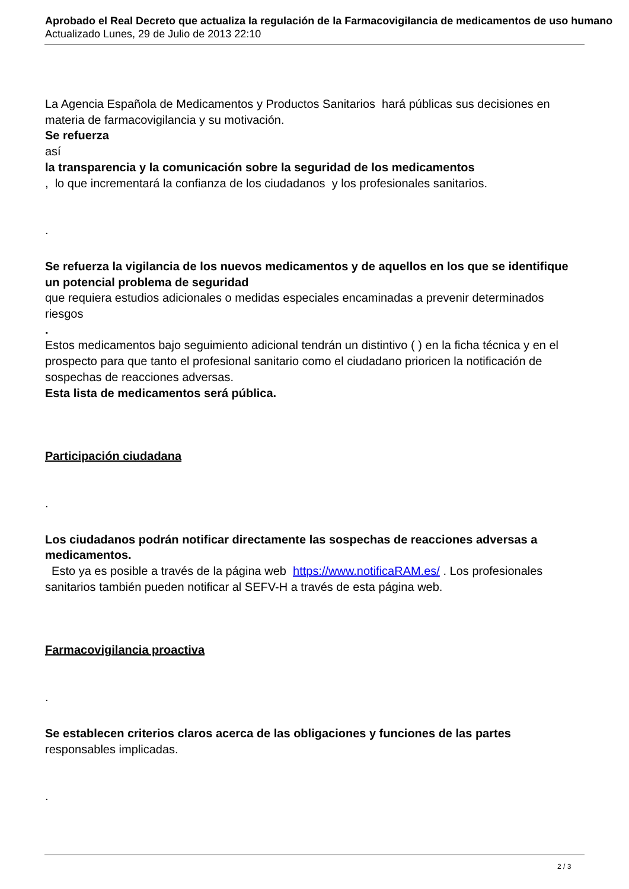Aprobado el Real Decreto que actualiza la regulación de la Farmacovigilancia de medicamentos de uso humano
Actualizado Lunes, 29 de Julio de 2013 22:10
La Agencia Española de Medicamentos y Productos Sanitarios hará públicas sus decisiones en materia de farmacovigilancia y su motivación.
Se refuerza
así
la transparencia y la comunicación sobre la seguridad de los medicamentos
, lo que incrementará la confianza de los ciudadanos y los profesionales sanitarios.
.
Se refuerza la vigilancia de los nuevos medicamentos y de aquellos en los que se identifique un potencial problema de seguridad
que requiera estudios adicionales o medidas especiales encaminadas a prevenir determinados riesgos
.
Estos medicamentos bajo seguimiento adicional tendrán un distintivo ( ) en la ficha técnica y en el prospecto para que tanto el profesional sanitario como el ciudadano prioricen la notificación de sospechas de reacciones adversas.
Esta lista de medicamentos será pública.
Participación ciudadana
.
Los ciudadanos podrán notificar directamente las sospechas de reacciones adversas a medicamentos.
Esto ya es posible a través de la página web https://www.notificaRAM.es/ . Los profesionales sanitarios también pueden notificar al SEFV-H a través de esta página web.
Farmacovigilancia proactiva
.
Se establecen criterios claros acerca de las obligaciones y funciones de las partes responsables implicadas.
.
2 / 3